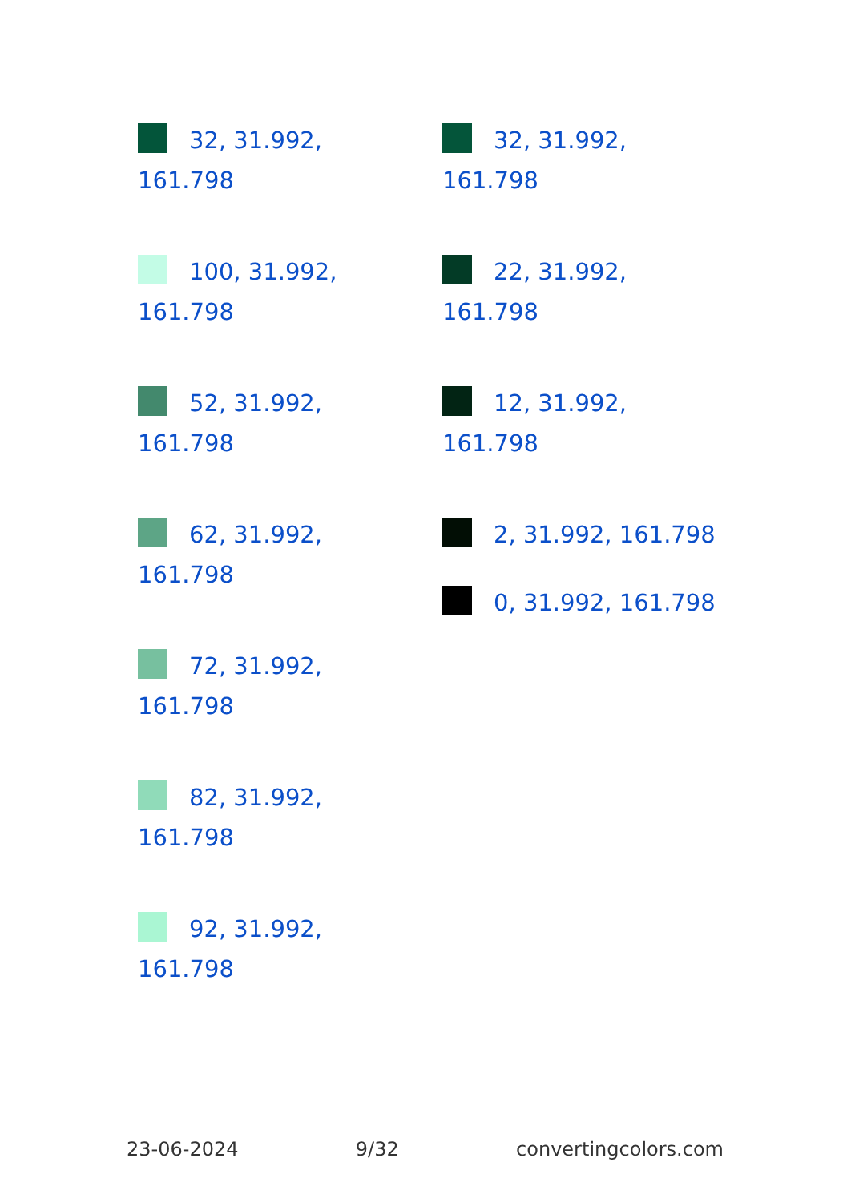32, 31.992, 161.798
100, 31.992, 161.798
52, 31.992, 161.798
62, 31.992, 161.798
72, 31.992, 161.798
82, 31.992, 161.798
92, 31.992, 161.798
32, 31.992, 161.798
22, 31.992, 161.798
12, 31.992, 161.798
2, 31.992, 161.798
0, 31.992, 161.798
23-06-2024 9/32 convertingcolors.com